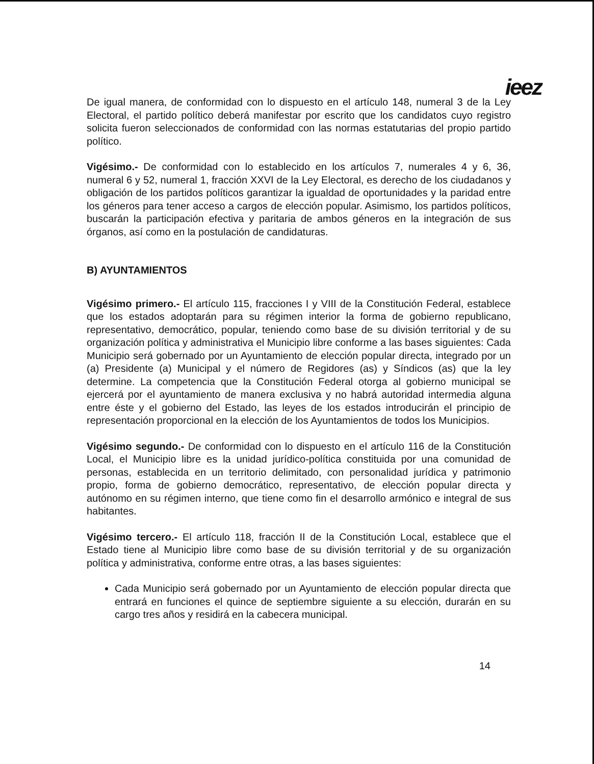ieez
De igual manera, de conformidad con lo dispuesto en el artículo 148, numeral 3 de la Ley Electoral, el partido político deberá manifestar por escrito que los candidatos cuyo registro solicita fueron seleccionados de conformidad con las normas estatutarias del propio partido político.
Vigésimo.- De conformidad con lo establecido en los artículos 7, numerales 4 y 6, 36, numeral 6 y 52, numeral 1, fracción XXVI de la Ley Electoral, es derecho de los ciudadanos y obligación de los partidos políticos garantizar la igualdad de oportunidades y la paridad entre los géneros para tener acceso a cargos de elección popular. Asimismo, los partidos políticos, buscarán la participación efectiva y paritaria de ambos géneros en la integración de sus órganos, así como en la postulación de candidaturas.
B) AYUNTAMIENTOS
Vigésimo primero.- El artículo 115, fracciones I y VIII de la Constitución Federal, establece que los estados adoptarán para su régimen interior la forma de gobierno republicano, representativo, democrático, popular, teniendo como base de su división territorial y de su organización política y administrativa el Municipio libre conforme a las bases siguientes: Cada Municipio será gobernado por un Ayuntamiento de elección popular directa, integrado por un (a) Presidente (a) Municipal y el número de Regidores (as) y Síndicos (as) que la ley determine. La competencia que la Constitución Federal otorga al gobierno municipal se ejercerá por el ayuntamiento de manera exclusiva y no habrá autoridad intermedia alguna entre éste y el gobierno del Estado, las leyes de los estados introducirán el principio de representación proporcional en la elección de los Ayuntamientos de todos los Municipios.
Vigésimo segundo.- De conformidad con lo dispuesto en el artículo 116 de la Constitución Local, el Municipio libre es la unidad jurídico-política constituida por una comunidad de personas, establecida en un territorio delimitado, con personalidad jurídica y patrimonio propio, forma de gobierno democrático, representativo, de elección popular directa y autónomo en su régimen interno, que tiene como fin el desarrollo armónico e integral de sus habitantes.
Vigésimo tercero.- El artículo 118, fracción II de la Constitución Local, establece que el Estado tiene al Municipio libre como base de su división territorial y de su organización política y administrativa, conforme entre otras, a las bases siguientes:
Cada Municipio será gobernado por un Ayuntamiento de elección popular directa que entrará en funciones el quince de septiembre siguiente a su elección, durarán en su cargo tres años y residirá en la cabecera municipal.
14